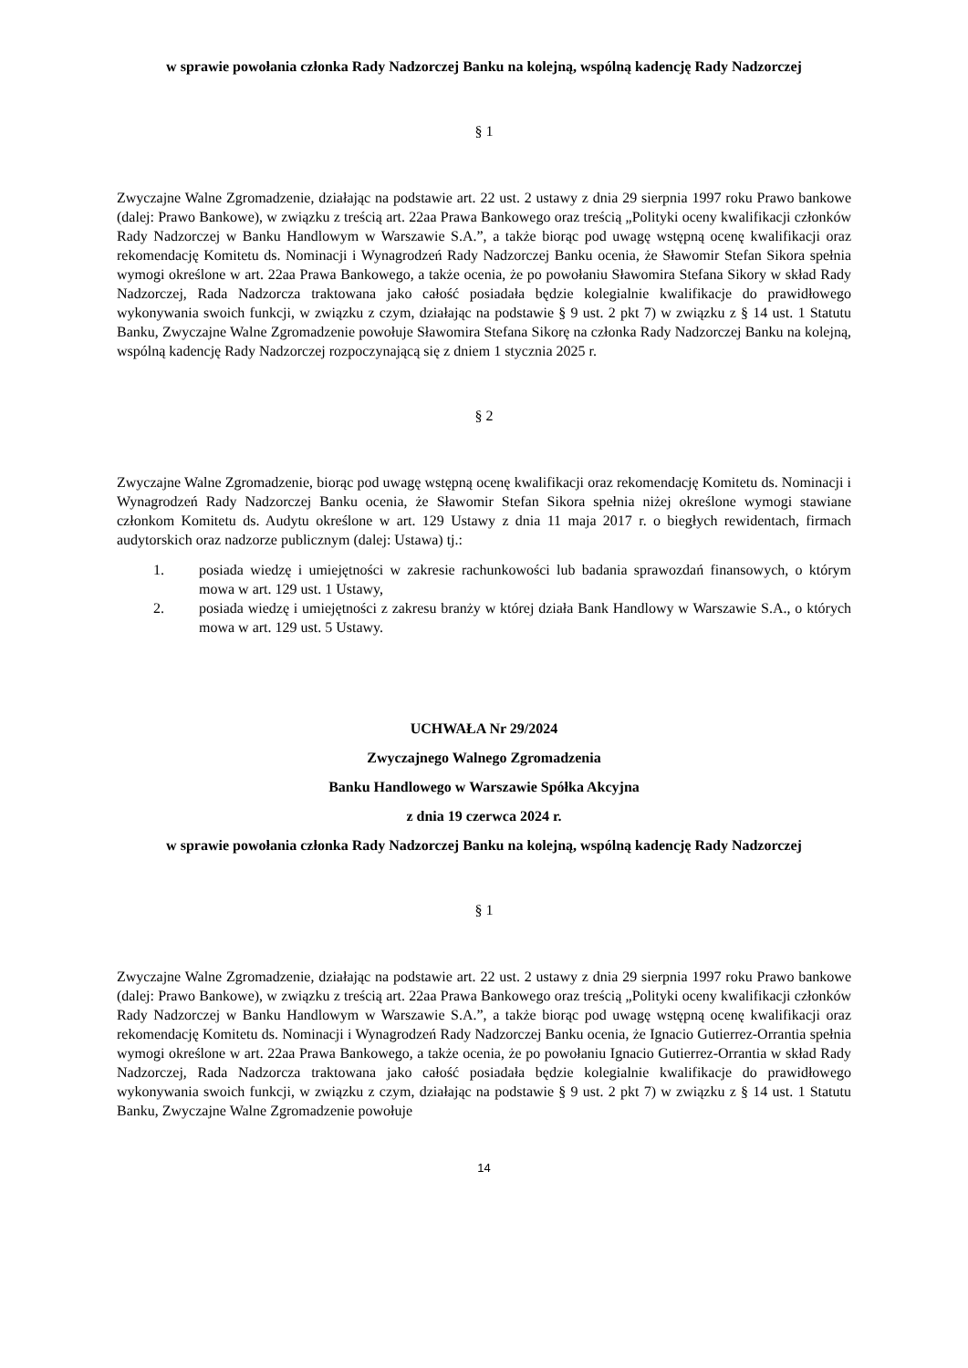w sprawie powołania członka Rady Nadzorczej Banku na kolejną, wspólną kadencję Rady Nadzorczej
§ 1
Zwyczajne Walne Zgromadzenie, działając na podstawie art. 22 ust. 2 ustawy z dnia 29 sierpnia 1997 roku Prawo bankowe (dalej: Prawo Bankowe), w związku z treścią art. 22aa Prawa Bankowego oraz treścią „Polityki oceny kwalifikacji członków Rady Nadzorczej w Banku Handlowym w Warszawie S.A.”, a także biorąc pod uwagę wstępną ocenę kwalifikacji oraz rekomendację Komitetu ds. Nominacji i Wynagrodzeń Rady Nadzorczej Banku ocenia, że Sławomir Stefan Sikora spełnia wymogi określone w art. 22aa Prawa Bankowego, a także ocenia, że po powołaniu Sławomira Stefana Sikory w skład Rady Nadzorczej, Rada Nadzorcza traktowana jako całość posiadała będzie kolegialnie kwalifikacje do prawidłowego wykonywania swoich funkcji, w związku z czym, działając na podstawie § 9 ust. 2 pkt 7) w związku z § 14 ust. 1 Statutu Banku, Zwyczajne Walne Zgromadzenie powołuje Sławomira Stefana Sikorę na członka Rady Nadzorczej Banku na kolejną, wspólną kadencję Rady Nadzorczej rozpoczynającą się z dniem 1 stycznia 2025 r.
§ 2
Zwyczajne Walne Zgromadzenie, biorąc pod uwagę wstępną ocenę kwalifikacji oraz rekomendację Komitetu ds. Nominacji i Wynagrodzeń Rady Nadzorczej Banku ocenia, że Sławomir Stefan Sikora spełnia niżej określone wymogi stawiane członkom Komitetu ds. Audytu określone w art. 129 Ustawy z dnia 11 maja 2017 r. o biegłych rewidentach, firmach audytorskich oraz nadzorze publicznym (dalej: Ustawa) tj.:
1. posiada wiedzę i umiejętności w zakresie rachunkowości lub badania sprawozdań finansowych, o którym mowa w art. 129 ust. 1 Ustawy,
2. posiada wiedzę i umiejętności z zakresu branży w której działa Bank Handlowy w Warszawie S.A., o których mowa w art. 129 ust. 5 Ustawy.
UCHWAŁA Nr 29/2024
Zwyczajnego Walnego Zgromadzenia
Banku Handlowego w Warszawie Spółka Akcyjna
z dnia 19 czerwca 2024 r.
w sprawie powołania członka Rady Nadzorczej Banku na kolejną, wspólną kadencję Rady Nadzorczej
§ 1
Zwyczajne Walne Zgromadzenie, działając na podstawie art. 22 ust. 2 ustawy z dnia 29 sierpnia 1997 roku Prawo bankowe (dalej: Prawo Bankowe), w związku z treścią art. 22aa Prawa Bankowego oraz treścią „Polityki oceny kwalifikacji członków Rady Nadzorczej w Banku Handlowym w Warszawie S.A.”, a także biorąc pod uwagę wstępną ocenę kwalifikacji oraz rekomendację Komitetu ds. Nominacji i Wynagrodzeń Rady Nadzorczej Banku ocenia, że Ignacio Gutierrez-Orrantia spełnia wymogi określone w art. 22aa Prawa Bankowego, a także ocenia, że po powołaniu Ignacio Gutierrez-Orrantia w skład Rady Nadzorczej, Rada Nadzorcza traktowana jako całość posiadała będzie kolegialnie kwalifikacje do prawidłowego wykonywania swoich funkcji, w związku z czym, działając na podstawie § 9 ust. 2 pkt 7) w związku z § 14 ust. 1 Statutu Banku, Zwyczajne Walne Zgromadzenie powołuje
14